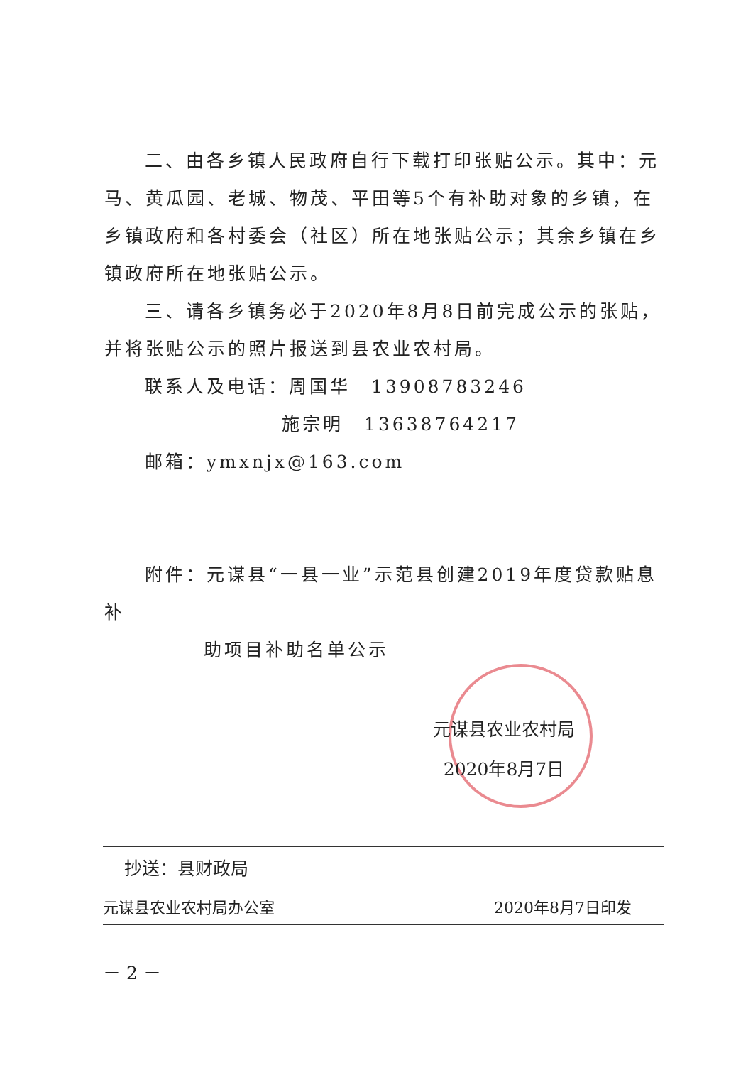二、由各乡镇人民政府自行下载打印张贴公示。其中：元马、黄瓜园、老城、物茂、平田等5个有补助对象的乡镇，在乡镇政府和各村委会（社区）所在地张贴公示；其余乡镇在乡镇政府所在地张贴公示。
三、请各乡镇务必于2020年8月8日前完成公示的张贴，并将张贴公示的照片报送到县农业农村局。
联系人及电话：周国华　13908783246
施宗明　13638764217
邮箱：ymxnjx@163.com
附件：元谋县“一县一业”示范县创建2019年度贷款贴息补
助项目补助名单公示
元谋县农业农村局
2020年8月7日
抄送：县财政局
元谋县农业农村局办公室 2020年8月7日印发
－ 2 －